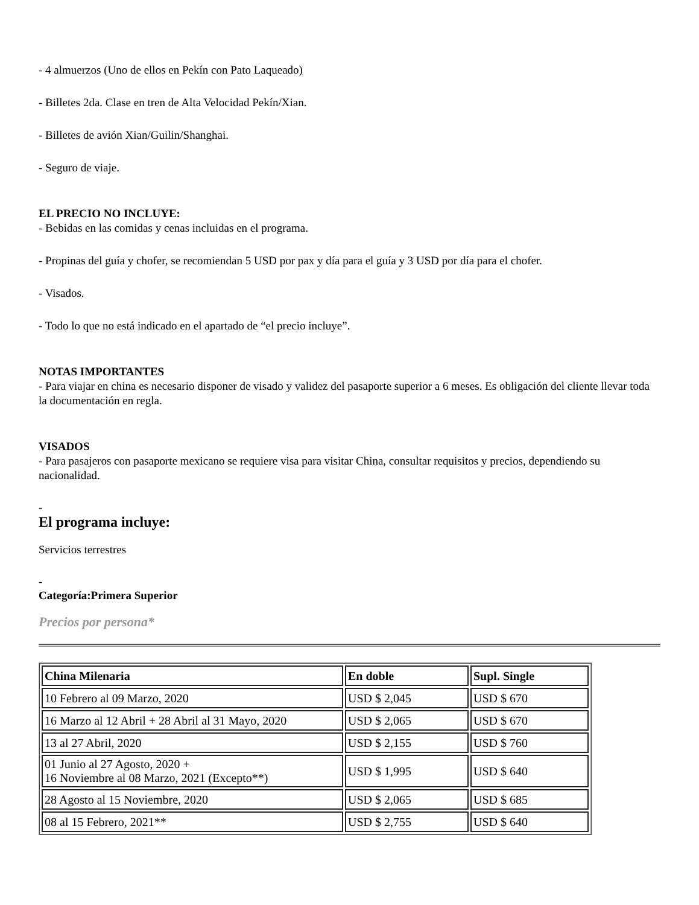- 4 almuerzos (Uno de ellos en Pekín con Pato Laqueado)
- Billetes 2da. Clase en tren de Alta Velocidad Pekín/Xian.
- Billetes de avión Xian/Guilin/Shanghai.
- Seguro de viaje.
EL PRECIO NO INCLUYE:
- Bebidas en las comidas y cenas incluidas en el programa.
- Propinas del guía y chofer, se recomiendan 5 USD por pax y día para el guía y 3 USD por día para el chofer.
- Visados.
- Todo lo que no está indicado en el apartado de “el precio incluye”.
NOTAS IMPORTANTES
- Para viajar en china es necesario disponer de visado y validez del pasaporte superior a 6 meses. Es obligación del cliente llevar toda la documentación en regla.
VISADOS
- Para pasajeros con pasaporte mexicano se requiere visa para visitar China, consultar requisitos y precios, dependiendo su nacionalidad.
-
El programa incluye:
Servicios terrestres
-
Categoría:Primera Superior
Precios por persona*
| China Milenaria | En doble | Supl. Single |
| --- | --- | --- |
| 10 Febrero al 09 Marzo, 2020 | USD $ 2,045 | USD $ 670 |
| 16 Marzo al 12 Abril + 28 Abril al 31 Mayo, 2020 | USD $ 2,065 | USD $ 670 |
| 13 al 27 Abril, 2020 | USD $ 2,155 | USD $ 760 |
| 01 Junio al 27 Agosto, 2020 + 16 Noviembre al 08 Marzo, 2021 (Excepto**) | USD $ 1,995 | USD $ 640 |
| 28 Agosto al 15 Noviembre, 2020 | USD $ 2,065 | USD $ 685 |
| 08 al 15 Febrero, 2021** | USD $ 2,755 | USD $ 640 |